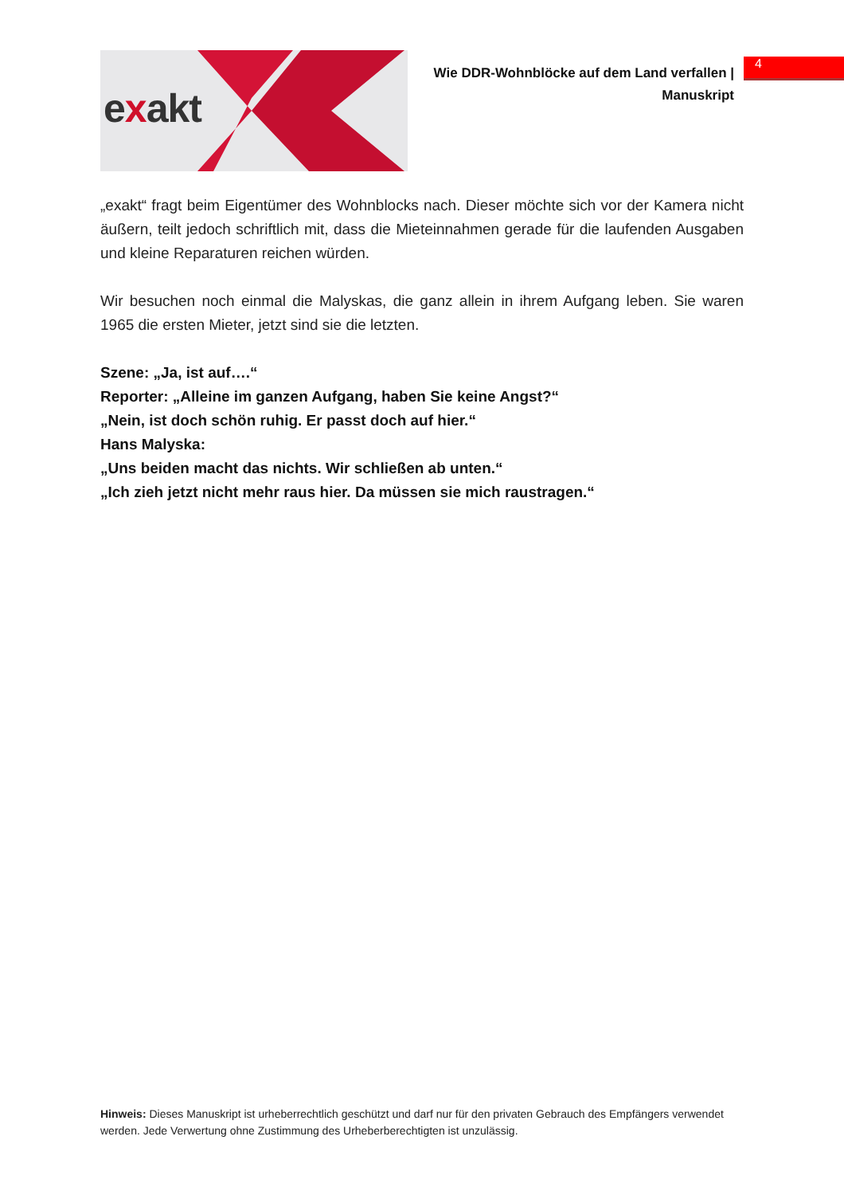exakt
Wie DDR-Wohnblöcke auf dem Land verfallen |
Manuskript
4
„exakt“ fragt beim Eigentümer des Wohnblocks nach. Dieser möchte sich vor der Kamera nicht äußern, teilt jedoch schriftlich mit, dass die Mieteinnahmen gerade für die laufenden Ausgaben und kleine Reparaturen reichen würden.
Wir besuchen noch einmal die Malyskas, die ganz allein in ihrem Aufgang leben. Sie waren 1965 die ersten Mieter, jetzt sind sie die letzten.
Szene: „Ja, ist auf….“
Reporter: „Alleine im ganzen Aufgang, haben Sie keine Angst?“
„Nein, ist doch schön ruhig. Er passt doch auf hier.“
Hans Malyska:
„Uns beiden macht das nichts. Wir schließen ab unten.“
„Ich zieh jetzt nicht mehr raus hier. Da müssen sie mich raustragen.“
Hinweis: Dieses Manuskript ist urheberrechtlich geschützt und darf nur für den privaten Gebrauch des Empfängers verwendet werden. Jede Verwertung ohne Zustimmung des Urheberberechtigten ist unzulässig.